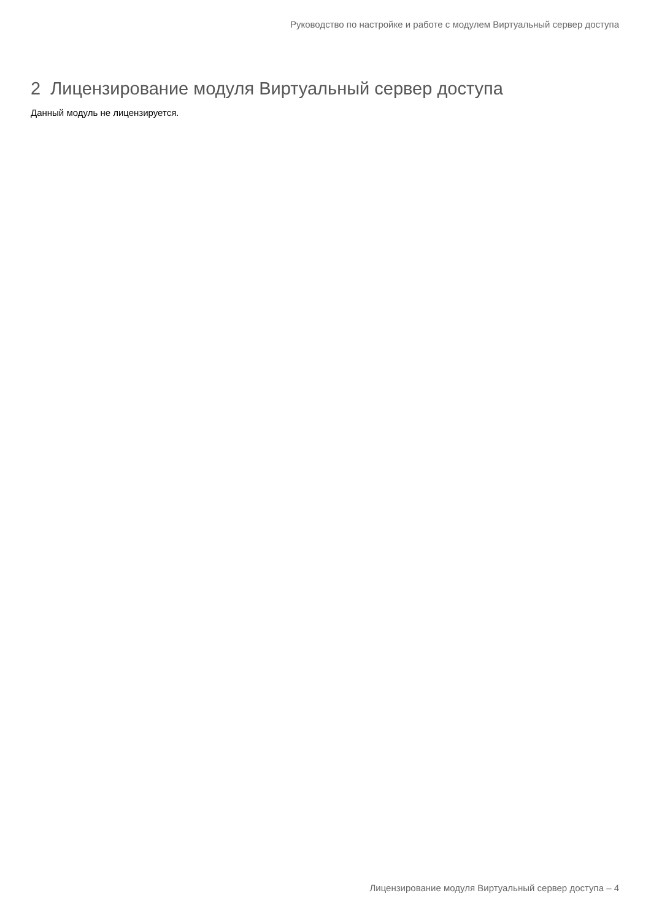Руководство по настройке и работе с модулем Виртуальный сервер доступа
2 Лицензирование модуля Виртуальный сервер доступа
Данный модуль не лицензируется.
Лицензирование модуля Виртуальный сервер доступа – 4